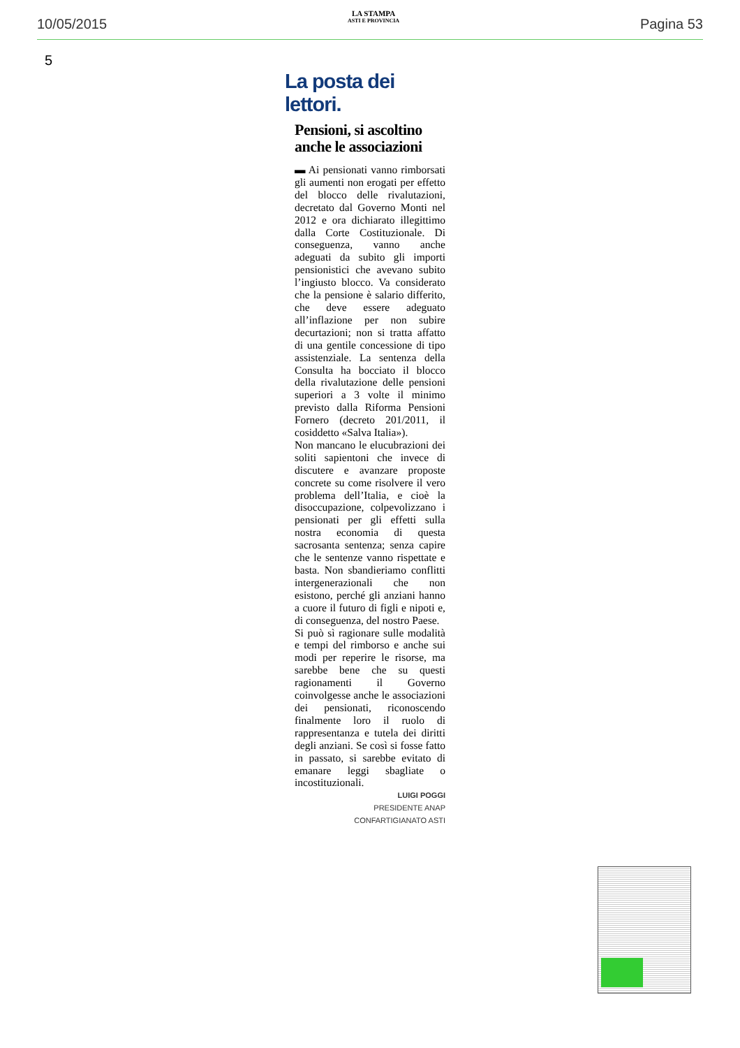10/05/2015
LA STAMPA
ASTI E PROVINCIA
Pagina 53
5
La posta dei lettori.
Pensioni, si ascoltino anche le associazioni
▬ Ai pensionati vanno rimborsati gli aumenti non erogati per effetto del blocco delle rivalutazioni, decretato dal Governo Monti nel 2012 e ora dichiarato illegittimo dalla Corte Costituzionale. Di conseguenza, vanno anche adeguati da subito gli importi pensionistici che avevano subito l’ingiusto blocco. Va considerato che la pensione è salario differito, che deve essere adeguato all’inflazione per non subire decurtazioni; non si tratta affatto di una gentile concessione di tipo assistenziale. La sentenza della Consulta ha bocciato il blocco della rivalutazione delle pensioni superiori a 3 volte il minimo previsto dalla Riforma Pensioni Fornero (decreto 201/2011, il cosiddetto «Salva Italia»).
Non mancano le elucubrazioni dei soliti sapientoni che invece di discutere e avanzare proposte concrete su come risolvere il vero problema dell’Italia, e cioè la disoccupazione, colpevolizzano i pensionati per gli effetti sulla nostra economia di questa sacrosanta sentenza; senza capire che le sentenze vanno rispettate e basta. Non sbandieriamo conflitti intergenerazionali che non esistono, perché gli anziani hanno a cuore il futuro di figli e nipoti e, di conseguenza, del nostro Paese.
Si può sì ragionare sulle modalità e tempi del rimborso e anche sui modi per reperire le risorse, ma sarebbe bene che su questi ragionamenti il Governo coinvolgesse anche le associazioni dei pensionati, riconoscendo finalmente loro il ruolo di rappresentanza e tutela dei diritti degli anziani. Se così si fosse fatto in passato, si sarebbe evitato di emanare leggi sbagliate o incostituzionali.
LUIGI POGGI
PRESIDENTE ANAP
CONFARTIGIANATO ASTI